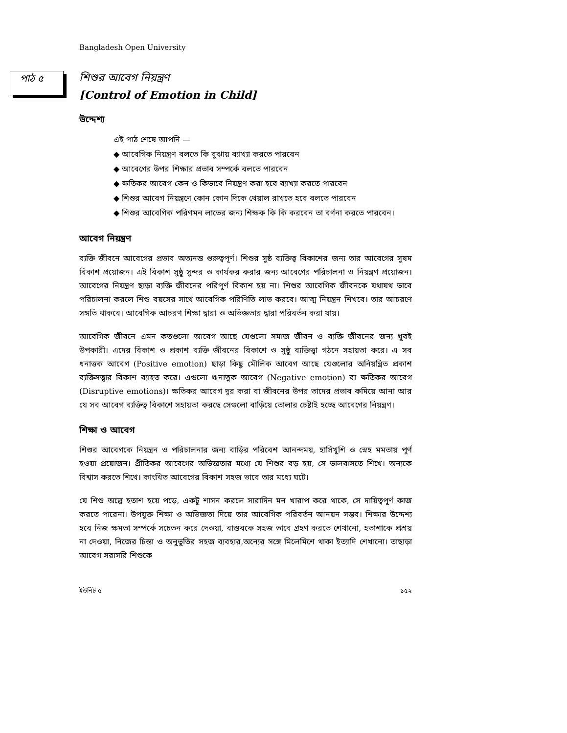Bangladesh Open University
পাঠ ৫
শিশুর আবেগ নিয়ন্ত্রণ
[Control of Emotion in Child]
উদ্দেশ্য
এই পাঠ শেষে আপনি —
◆ আবেগিক নিয়ন্ত্রণ বলতে কি বুঝায় ব্যাখ্যা করতে পারবেন
◆ আবেগের উপর শিক্ষার প্রভাব সম্পর্কে বলতে পারবেন
◆ ক্ষতিকর আবেগ কেন ও কিভাবে নিয়ন্ত্রণ করা হবে ব্যাখ্যা করতে পারবেন
◆ শিশুর আবেগ নিয়ন্ত্রণে কোন কোন দিকে খেয়াল রাখতে হবে বলতে পারবেন
◆ শিশুর আবেগিক পরিণমন লাভের জন্য শিক্ষক কি কি করবেন তা বর্ণনা করতে পারবেন।
আবেগ নিয়ন্ত্রণ
ব্যক্তি জীবনে আবেগের প্রভাব অত্যনন্ত গুরুত্বপূর্ণ। শিশুর সুষ্ঠ ব্যক্তিত্ব বিকাশের জন্য তার আবেগের সুষম বিকাশ প্রয়োজন। এই বিকাশ সুষ্ঠু সুন্দর ও কার্যকর করার জন্য আবেগের পরিচালনা ও নিয়ন্ত্রণ প্রয়োজন। আবেগের নিয়ন্ত্রণ ছাড়া ব্যক্তি জীবনের পরিপূর্ণ বিকাশ হয় না। শিশুর আবেগিক জীবনকে যথাযথ ভাবে পরিচালনা করলে শিশু বয়সের সাথে আবেগিক পরিণিতি লাভ করবে। আত্ম নিয়ন্ত্রন শিখবে। তার আচরণে সঙ্গতি থাকবে। আবেগিক আচরণ শিক্ষা দ্বারা ও অভিজ্ঞতার দ্বারা পরিবর্তন করা যায়।
আবেগিক জীবনে এমন কতগুলো আবেগ আছে যেগুলো সমাজ জীবন ও ব্যক্তি জীবনের জন্য খুবই উপকারী। এদের বিকাশ ও প্রকাশ ব্যক্তি জীবনের বিকাশে ও সুষ্ঠু ব্যক্তিত্ত্বা গঠনে সহায়তা করে। এ সব ধনাত্তক আবেগ (Positive emotion) ছাড়া কিছু মৌলিক আবেগ আছে যেগুলোর অনিয়ন্ত্রিত প্রকাশ ব্যক্তিসত্ত্বার বিকাশ ব্যাহত করে। এগুলো ঋনাত্নক আবেগ (Negative emotion) বা ক্ষতিকর আবেগ (Disruptive emotions)। ক্ষতিকর আবেগ দূর করা বা জীবনের উপর তাদের প্রভাব কমিয়ে আনা আর যে সব আবেগ ব্যক্তিত্ব বিকাশে সহায়তা করছে সেগুলো বাড়িয়ে তোলার চেষ্টাই হচ্ছে আবেগের নিয়ন্ত্রণ।
শিক্ষা ও আবেগ
শিশুর আবেগকে নিয়ন্ত্রন ও পরিচালনার জন্য বাড়ির পরিবেশ আনন্দময়, হাসিখুশি ও স্নেহ মমতায় পূর্ণ হওয়া প্রয়োজন। প্রীতিকর আবেগের অভিজ্ঞতার মধ্যে যে শিশুর বড় হয়, সে ভালবাসতে শিখে। অন্যকে বিশ্বাস করতে শিখে। কাংখিত আবেগের বিকাশ সহজ ভাবে তার মধ্যে ঘটে।
যে শিশু অল্পে হতাশ হয়ে পড়ে, একটু শাসন করলে সারাদিন মন খারাপ করে থাকে, সে দায়িত্বপূর্ণ কাজ করতে পারেনা। উপযুক্ত শিক্ষা ও অভিজ্ঞতা দিয়ে তার আবেগিক পরিবর্তন আনয়ন সম্ভব। শিক্ষার উদ্দেশ্য হবে নিজ ক্ষমতা সম্পর্কে সচেতন করে দেওয়া, বাস্তবকে সহজ ভাবে গ্রহণ করতে শেখানো, হতাশাকে প্রশ্রয় না দেওয়া, নিজের চিন্তা ও অনুভুতির সহজ ব্যবহার,অন্যের সঙ্গে মিলেমিশে থাকা ইত্যাদি শেখানো। তাছাড়া আবেগ সরাসরি শিশুকে
ইউনিট ৫ ১৫২